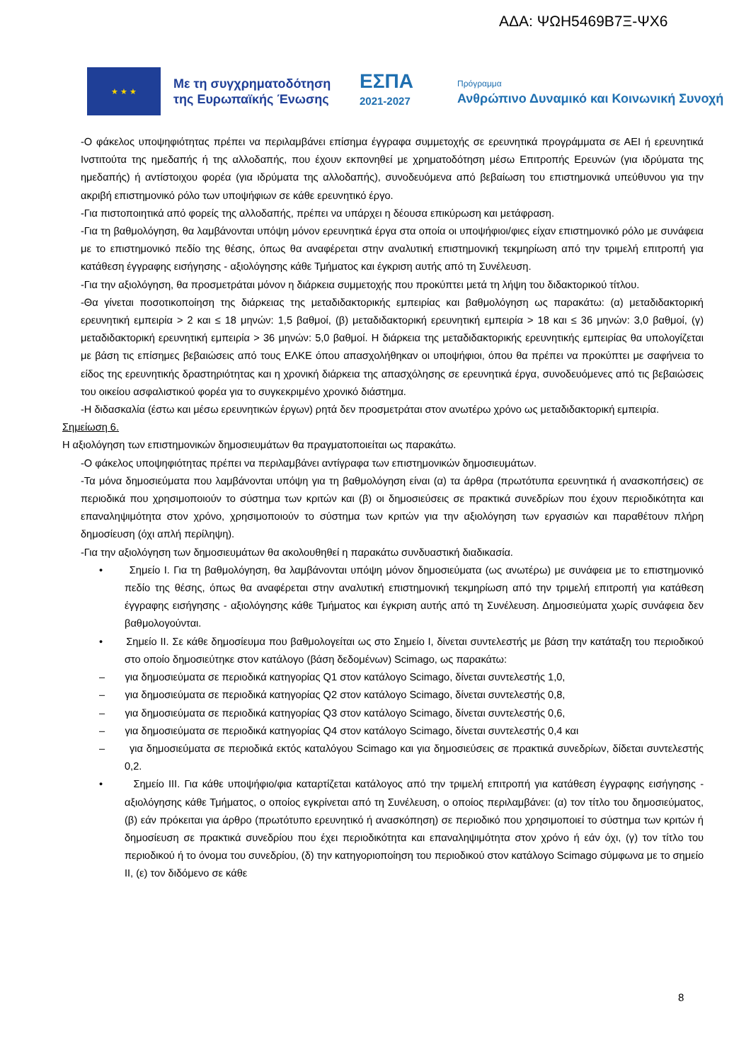ΑΔΑ: ΨΩΗ5469Β7Ξ-ΨΧ6
★ ★ ★
Με τη συγχρηματοδότηση της Ευρωπαϊκής Ένωσης
ΕΣΠΑ
2021-2027
Πρόγραμμα
Ανθρώπινο Δυναμικό και Κοινωνική Συνοχή
-Ο φάκελος υποψηφιότητας πρέπει να περιλαμβάνει επίσημα έγγραφα συμμετοχής σε ερευνητικά προγράμματα σε ΑΕΙ ή ερευνητικά Ινστιτούτα της ημεδαπής ή της αλλοδαπής, που έχουν εκπονηθεί με χρηματοδότηση μέσω Επιτροπής Ερευνών (για ιδρύματα της ημεδαπής) ή αντίστοιχου φορέα (για ιδρύματα της αλλοδαπής), συνοδευόμενα από βεβαίωση του επιστημονικά υπεύθυνου για την ακριβή επιστημονικό ρόλο των υποψήφιων σε κάθε ερευνητικό έργο.
-Για πιστοποιητικά από φορείς της αλλοδαπής, πρέπει να υπάρχει η δέουσα επικύρωση και μετάφραση.
-Για τη βαθμολόγηση, θα λαμβάνονται υπόψη μόνον ερευνητικά έργα στα οποία οι υποψήφιοι/φιες είχαν επιστημονικό ρόλο με συνάφεια με το επιστημονικό πεδίο της θέσης, όπως θα αναφέρεται στην αναλυτική επιστημονική τεκμηρίωση από την τριμελή επιτροπή για κατάθεση έγγραφης εισήγησης - αξιολόγησης κάθε Τμήματος και έγκριση αυτής από τη Συνέλευση.
-Για την αξιολόγηση, θα προσμετράται μόνον η διάρκεια συμμετοχής που προκύπτει μετά τη λήψη του διδακτορικού τίτλου.
-Θα γίνεται ποσοτικοποίηση της διάρκειας της μεταδιδακτορικής εμπειρίας και βαθμολόγηση ως παρακάτω: (α) μεταδιδακτορική ερευνητική εμπειρία > 2 και ≤ 18 μηνών: 1,5 βαθμοί, (β) μεταδιδακτορική ερευνητική εμπειρία > 18 και ≤ 36 μηνών: 3,0 βαθμοί, (γ) μεταδιδακτορική ερευνητική εμπειρία > 36 μηνών: 5,0 βαθμοί. Η διάρκεια της μεταδιδακτορικής ερευνητικής εμπειρίας θα υπολογίζεται με βάση τις επίσημες βεβαιώσεις από τους ΕΛΚΕ όπου απασχολήθηκαν οι υποψήφιοι, όπου θα πρέπει να προκύπτει με σαφήνεια το είδος της ερευνητικής δραστηριότητας και η χρονική διάρκεια της απασχόλησης σε ερευνητικά έργα, συνοδευόμενες από τις βεβαιώσεις του οικείου ασφαλιστικού φορέα για το συγκεκριμένο χρονικό διάστημα.
-Η διδασκαλία (έστω και μέσω ερευνητικών έργων) ρητά δεν προσμετράται στον ανωτέρω χρόνο ως μεταδιδακτορική εμπειρία.
Σημείωση 6.
Η αξιολόγηση των επιστημονικών δημοσιευμάτων θα πραγματοποιείται ως παρακάτω.
-Ο φάκελος υποψηφιότητας πρέπει να περιλαμβάνει αντίγραφα των επιστημονικών δημοσιευμάτων.
-Τα μόνα δημοσιεύματα που λαμβάνονται υπόψη για τη βαθμολόγηση είναι (α) τα άρθρα (πρωτότυπα ερευνητικά ή ανασκοπήσεις) σε περιοδικά που χρησιμοποιούν το σύστημα των κριτών και (β) οι δημοσιεύσεις σε πρακτικά συνεδρίων που έχουν περιοδικότητα και επαναληψιμότητα στον χρόνο, χρησιμοποιούν το σύστημα των κριτών για την αξιολόγηση των εργασιών και παραθέτουν πλήρη δημοσίευση (όχι απλή περίληψη).
-Για την αξιολόγηση των δημοσιευμάτων θα ακολουθηθεί η παρακάτω συνδυαστική διαδικασία.
• Σημείο Ι. Για τη βαθμολόγηση, θα λαμβάνονται υπόψη μόνον δημοσιεύματα (ως ανωτέρω) με συνάφεια με το επιστημονικό πεδίο της θέσης, όπως θα αναφέρεται στην αναλυτική επιστημονική τεκμηρίωση από την τριμελή επιτροπή για κατάθεση έγγραφης εισήγησης - αξιολόγησης κάθε Τμήματος και έγκριση αυτής από τη Συνέλευση. Δημοσιεύματα χωρίς συνάφεια δεν βαθμολογούνται.
• Σημείο ΙΙ. Σε κάθε δημοσίευμα που βαθμολογείται ως στο Σημείο Ι, δίνεται συντελεστής με βάση την κατάταξη του περιοδικού στο οποίο δημοσιεύτηκε στον κατάλογο (βάση δεδομένων) Scimago, ως παρακάτω:
– για δημοσιεύματα σε περιοδικά κατηγορίας Q1 στον κατάλογο Scimago, δίνεται συντελεστής 1,0,
– για δημοσιεύματα σε περιοδικά κατηγορίας Q2 στον κατάλογο Scimago, δίνεται συντελεστής 0,8,
– για δημοσιεύματα σε περιοδικά κατηγορίας Q3 στον κατάλογο Scimago, δίνεται συντελεστής 0,6,
– για δημοσιεύματα σε περιοδικά κατηγορίας Q4 στον κατάλογο Scimago, δίνεται συντελεστής 0,4 και
– για δημοσιεύματα σε περιοδικά εκτός καταλόγου Scimago και για δημοσιεύσεις σε πρακτικά συνεδρίων, δίδεται συντελεστής 0,2.
• Σημείο ΙΙΙ. Για κάθε υποψήφιο/φια καταρτίζεται κατάλογος από την τριμελή επιτροπή για κατάθεση έγγραφης εισήγησης - αξιολόγησης κάθε Τμήματος, ο οποίος εγκρίνεται από τη Συνέλευση, ο οποίος περιλαμβάνει: (α) τον τίτλο του δημοσιεύματος, (β) εάν πρόκειται για άρθρο (πρωτότυπο ερευνητικό ή ανασκόπηση) σε περιοδικό που χρησιμοποιεί το σύστημα των κριτών ή δημοσίευση σε πρακτικά συνεδρίου που έχει περιοδικότητα και επαναληψιμότητα στον χρόνο ή εάν όχι, (γ) τον τίτλο του περιοδικού ή το όνομα του συνεδρίου, (δ) την κατηγοριοποίηση του περιοδικού στον κατάλογο Scimago σύμφωνα με το σημείο ΙΙ, (ε) τον διδόμενο σε κάθε
8